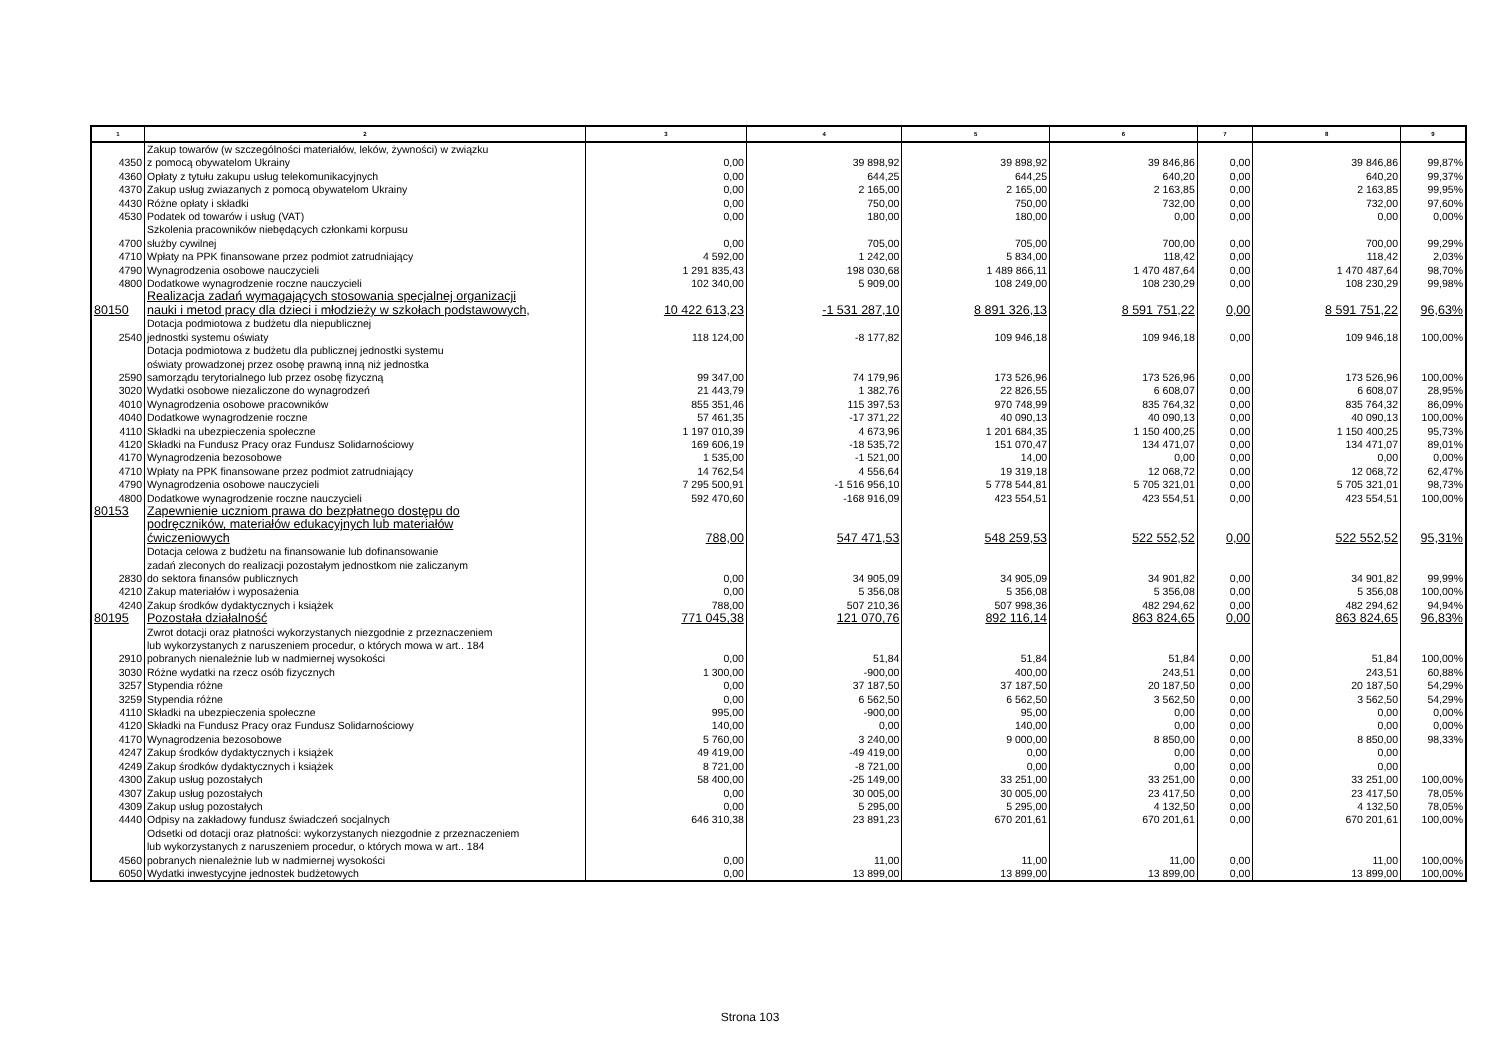| 1 | 2 | 3 | 4 | 5 | 6 | 7 | 8 | 9 |
| --- | --- | --- | --- | --- | --- | --- | --- | --- |
| 4350 | Zakup towarów (w szczególności materiałów, leków, żywności) w związku z pomocą obywatelom Ukrainy | 0,00 | 39 898,92 | 39 898,92 | 39 846,86 | 0,00 | 39 846,86 | 99,87% |
| 4360 | Opłaty z tytułu zakupu usług telekomunikacyjnych | 0,00 | 644,25 | 644,25 | 640,20 | 0,00 | 640,20 | 99,37% |
| 4370 | Zakup usług zwiazanych z pomocą obywatelom Ukrainy | 0,00 | 2 165,00 | 2 165,00 | 2 163,85 | 0,00 | 2 163,85 | 99,95% |
| 4430 | Różne opłaty i składki | 0,00 | 750,00 | 750,00 | 732,00 | 0,00 | 732,00 | 97,60% |
| 4530 | Podatek od towarów i usług (VAT) | 0,00 | 180,00 | 180,00 | 0,00 | 0,00 | 0,00 | 0,00% |
| 4700 | Szkolenia pracowników niebędących członkami korpusu służby cywilnej | 0,00 | 705,00 | 705,00 | 700,00 | 0,00 | 700,00 | 99,29% |
| 4710 | Wpłaty na PPK finansowane przez podmiot zatrudniający | 4 592,00 | 1 242,00 | 5 834,00 | 118,42 | 0,00 | 118,42 | 2,03% |
| 4790 | Wynagrodzenia osobowe nauczycieli | 1 291 835,43 | 198 030,68 | 1 489 866,11 | 1 470 487,64 | 0,00 | 1 470 487,64 | 98,70% |
| 4800 | Dodatkowe wynagrodzenie roczne nauczycieli | 102 340,00 | 5 909,00 | 108 249,00 | 108 230,29 | 0,00 | 108 230,29 | 99,98% |
| 80150 | Realizacja zadań wymagających stosowania specjalnej organizacji nauki i metod pracy dla dzieci i młodzieży w szkołach podstawowych, | 10 422 613,23 | -1 531 287,10 | 8 891 326,13 | 8 591 751,22 | 0,00 | 8 591 751,22 | 96,63% |
| 2540 | Dotacja podmiotowa z budżetu dla niepublicznej jednostki systemu oświaty | 118 124,00 | -8 177,82 | 109 946,18 | 109 946,18 | 0,00 | 109 946,18 | 100,00% |
| 2590 | Dotacja podmiotowa z budżetu dla publicznej jednostki systemu oświaty prowadzonej przez osobę prawną inną niż jednostka samorządu terytorialnego lub przez osobę fizyczną | 99 347,00 | 74 179,96 | 173 526,96 | 173 526,96 | 0,00 | 173 526,96 | 100,00% |
| 3020 | Wydatki osobowe niezaliczone do wynagrodzeń | 21 443,79 | 1 382,76 | 22 826,55 | 6 608,07 | 0,00 | 6 608,07 | 28,95% |
| 4010 | Wynagrodzenia osobowe pracowników | 855 351,46 | 115 397,53 | 970 748,99 | 835 764,32 | 0,00 | 835 764,32 | 86,09% |
| 4040 | Dodatkowe wynagrodzenie roczne | 57 461,35 | -17 371,22 | 40 090,13 | 40 090,13 | 0,00 | 40 090,13 | 100,00% |
| 4110 | Składki na ubezpieczenia społeczne | 1 197 010,39 | 4 673,96 | 1 201 684,35 | 1 150 400,25 | 0,00 | 1 150 400,25 | 95,73% |
| 4120 | Składki na Fundusz Pracy oraz Fundusz Solidarnościowy | 169 606,19 | -18 535,72 | 151 070,47 | 134 471,07 | 0,00 | 134 471,07 | 89,01% |
| 4170 | Wynagrodzenia bezosobowe | 1 535,00 | -1 521,00 | 14,00 | 0,00 | 0,00 | 0,00 | 0,00% |
| 4710 | Wpłaty na PPK finansowane przez podmiot zatrudniający | 14 762,54 | 4 556,64 | 19 319,18 | 12 068,72 | 0,00 | 12 068,72 | 62,47% |
| 4790 | Wynagrodzenia osobowe nauczycieli | 7 295 500,91 | -1 516 956,10 | 5 778 544,81 | 5 705 321,01 | 0,00 | 5 705 321,01 | 98,73% |
| 4800 | Dodatkowe wynagrodzenie roczne nauczycieli | 592 470,60 | -168 916,09 | 423 554,51 | 423 554,51 | 0,00 | 423 554,51 | 100,00% |
| 80153 | Zapewnienie uczniom prawa do bezpłatnego dostępu do podręczników, materiałów edukacyjnych lub materiałów ćwiczeniowych | 788,00 | 547 471,53 | 548 259,53 | 522 552,52 | 0,00 | 522 552,52 | 95,31% |
| 2830 | Dotacja celowa z budżetu na finansowanie lub dofinansowanie zadań zleconych do realizacji pozostałym jednostkom nie zaliczanym do sektora finansów publicznych | 0,00 | 34 905,09 | 34 905,09 | 34 901,82 | 0,00 | 34 901,82 | 99,99% |
| 4210 | Zakup materiałów i wyposażenia | 0,00 | 5 356,08 | 5 356,08 | 5 356,08 | 0,00 | 5 356,08 | 100,00% |
| 4240 | Zakup środków dydaktycznych i książek | 788,00 | 507 210,36 | 507 998,36 | 482 294,62 | 0,00 | 482 294,62 | 94,94% |
| 80195 | Pozostała działalność | 771 045,38 | 121 070,76 | 892 116,14 | 863 824,65 | 0,00 | 863 824,65 | 96,83% |
| 2910 | Zwrot dotacji oraz płatności wykorzystanych niezgodnie z przeznaczeniem lub wykorzystanych z naruszeniem procedur, o których mowa w art.. 184 pobranych nienależnie lub w nadmiernej wysokości | 0,00 | 51,84 | 51,84 | 51,84 | 0,00 | 51,84 | 100,00% |
| 3030 | Różne wydatki na rzecz osób fizycznych | 1 300,00 | -900,00 | 400,00 | 243,51 | 0,00 | 243,51 | 60,88% |
| 3257 | Stypendia różne | 0,00 | 37 187,50 | 37 187,50 | 20 187,50 | 0,00 | 20 187,50 | 54,29% |
| 3259 | Stypendia różne | 0,00 | 6 562,50 | 6 562,50 | 3 562,50 | 0,00 | 3 562,50 | 54,29% |
| 4110 | Składki na ubezpieczenia społeczne | 995,00 | -900,00 | 95,00 | 0,00 | 0,00 | 0,00 | 0,00% |
| 4120 | Składki na Fundusz Pracy oraz Fundusz Solidarnościowy | 140,00 | 0,00 | 140,00 | 0,00 | 0,00 | 0,00 | 0,00% |
| 4170 | Wynagrodzenia bezosobowe | 5 760,00 | 3 240,00 | 9 000,00 | 8 850,00 | 0,00 | 8 850,00 | 98,33% |
| 4247 | Zakup środków dydaktycznych i książek | 49 419,00 | -49 419,00 | 0,00 | 0,00 | 0,00 | 0,00 | |
| 4249 | Zakup środków dydaktycznych i książek | 8 721,00 | -8 721,00 | 0,00 | 0,00 | 0,00 | 0,00 | |
| 4300 | Zakup usług pozostałych | 58 400,00 | -25 149,00 | 33 251,00 | 33 251,00 | 0,00 | 33 251,00 | 100,00% |
| 4307 | Zakup usług pozostałych | 0,00 | 30 005,00 | 30 005,00 | 23 417,50 | 0,00 | 23 417,50 | 78,05% |
| 4309 | Zakup usług pozostałych | 0,00 | 5 295,00 | 5 295,00 | 4 132,50 | 0,00 | 4 132,50 | 78,05% |
| 4440 | Odpisy na zakładowy fundusz świadczeń socjalnych | 646 310,38 | 23 891,23 | 670 201,61 | 670 201,61 | 0,00 | 670 201,61 | 100,00% |
| 4560 | Odsetki od dotacji oraz płatności: wykorzystanych niezgodnie z przeznaczeniem lub wykorzystanych z naruszeniem procedur, o których mowa w art.. 184 pobranych nienależnie lub w nadmiernej wysokości | 0,00 | 11,00 | 11,00 | 11,00 | 0,00 | 11,00 | 100,00% |
| 6050 | Wydatki inwestycyjne jednostek budżetowych | 0,00 | 13 899,00 | 13 899,00 | 13 899,00 | 0,00 | 13 899,00 | 100,00% |
Strona 103